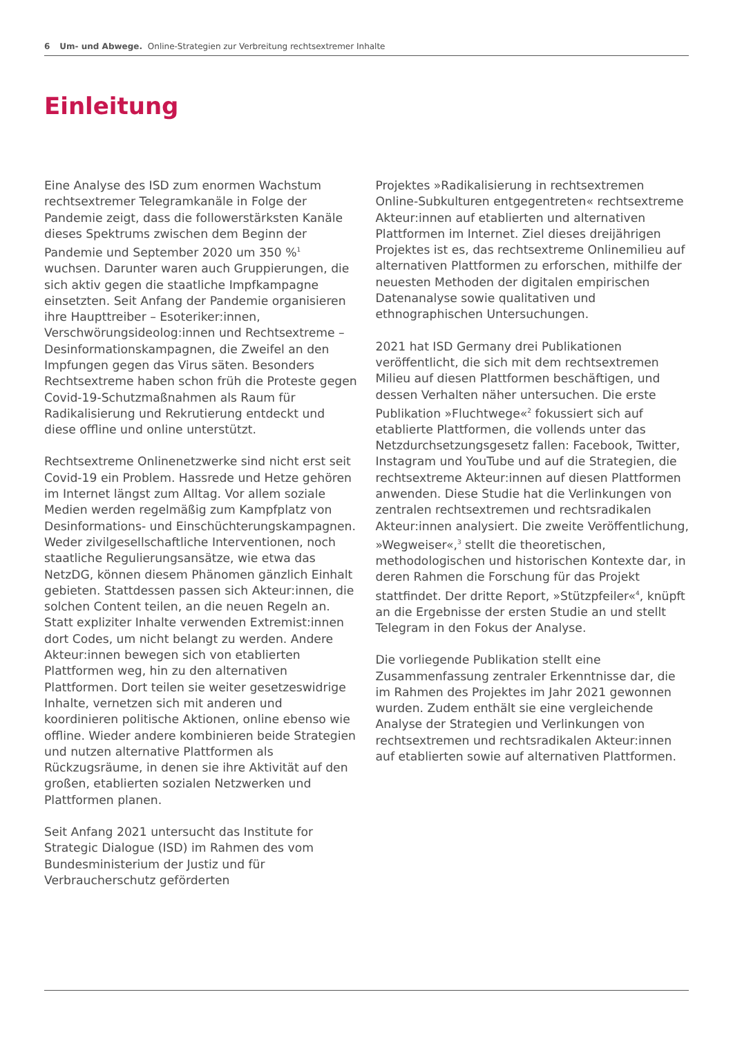6 Um- und Abwege. Online-Strategien zur Verbreitung rechtsextremer Inhalte
Einleitung
Eine Analyse des ISD zum enormen Wachstum rechtsextremer Telegramkanäle in Folge der Pandemie zeigt, dass die followerstärksten Kanäle dieses Spektrums zwischen dem Beginn der Pandemie und September 2020 um 350 %<sup>1</sup> wuchsen. Darunter waren auch Gruppierungen, die sich aktiv gegen die staatliche Impfkampagne einsetzten. Seit Anfang der Pandemie organisieren ihre Haupttreiber – Esoteriker:innen, Verschwörungsideolog:innen und Rechtsextreme – Desinformationskampagnen, die Zweifel an den Impfungen gegen das Virus säten. Besonders Rechtsextreme haben schon früh die Proteste gegen Covid-19-Schutzmaßnahmen als Raum für Radikalisierung und Rekrutierung entdeckt und diese offline und online unterstützt.
Rechtsextreme Onlinenetzwerke sind nicht erst seit Covid-19 ein Problem. Hassrede und Hetze gehören im Internet längst zum Alltag. Vor allem soziale Medien werden regelmäßig zum Kampfplatz von Desinformations- und Einschüchterungskampagnen. Weder zivilgesellschaftliche Interventionen, noch staatliche Regulierungsansätze, wie etwa das NetzDG, können diesem Phänomen gänzlich Einhalt gebieten. Stattdessen passen sich Akteur:innen, die solchen Content teilen, an die neuen Regeln an. Statt expliziter Inhalte verwenden Extremist:innen dort Codes, um nicht belangt zu werden. Andere Akteur:innen bewegen sich von etablierten Plattformen weg, hin zu den alternativen Plattformen. Dort teilen sie weiter gesetzeswidrige Inhalte, vernetzen sich mit anderen und koordinieren politische Aktionen, online ebenso wie offline. Wieder andere kombinieren beide Strategien und nutzen alternative Plattformen als Rückzugsräume, in denen sie ihre Aktivität auf den großen, etablierten sozialen Netzwerken und Plattformen planen.
Seit Anfang 2021 untersucht das Institute for Strategic Dialogue (ISD) im Rahmen des vom Bundesministerium der Justiz und für Verbraucherschutz geförderten
Projektes »Radikalisierung in rechtsextremen Online-Subkulturen entgegentreten« rechtsextreme Akteur:innen auf etablierten und alternativen Plattformen im Internet. Ziel dieses dreijährigen Projektes ist es, das rechtsextreme Onlinemilieu auf alternativen Plattformen zu erforschen, mithilfe der neuesten Methoden der digitalen empirischen Datenanalyse sowie qualitativen und ethnographischen Untersuchungen.
2021 hat ISD Germany drei Publikationen veröffentlicht, die sich mit dem rechtsextremen Milieu auf diesen Plattformen beschäftigen, und dessen Verhalten näher untersuchen. Die erste Publikation »Fluchtwege«<sup>2</sup> fokussiert sich auf etablierte Plattformen, die vollends unter das Netzdurchsetzungsgesetz fallen: Facebook, Twitter, Instagram und YouTube und auf die Strategien, die rechtsextreme Akteur:innen auf diesen Plattformen anwenden. Diese Studie hat die Verlinkungen von zentralen rechtsextremen und rechtsradikalen Akteur:innen analysiert. Die zweite Veröffentlichung, »Wegweiser«,<sup>3</sup> stellt die theoretischen, methodologischen und historischen Kontexte dar, in deren Rahmen die Forschung für das Projekt stattfindet. Der dritte Report, »Stützpfeiler«<sup>4</sup>, knüpft an die Ergebnisse der ersten Studie an und stellt Telegram in den Fokus der Analyse.
Die vorliegende Publikation stellt eine Zusammenfassung zentraler Erkenntnisse dar, die im Rahmen des Projektes im Jahr 2021 gewonnen wurden. Zudem enthält sie eine vergleichende Analyse der Strategien und Verlinkungen von rechtsextremen und rechtsradikalen Akteur:innen auf etablierten sowie auf alternativen Plattformen.